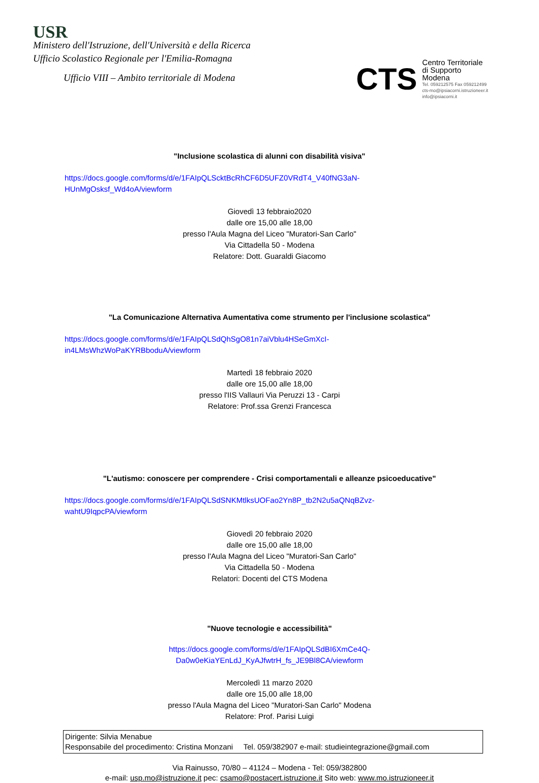USR
Ministero dell'Istruzione, dell'Università e della Ricerca
Ufficio Scolastico Regionale per l'Emilia-Romagna
Ufficio VIII – Ambito territoriale di Modena
CTS
Centro Territoriale
di Supporto
Modena
Tel. 059212575 Fax 059212499
cts-mo@ipsiacorni.istruzioneer.it
info@ipsiacorni.it
"Inclusione scolastica di alunni con disabilità visiva"
https://docs.google.com/forms/d/e/1FAIpQLSckt­BcRhCF6D5UFZ0VRdT4_V40fNG3aN-
HUnMgOsksf_Wd4oA/viewform
Giovedì 13 febbraio2020
dalle ore 15,00 alle 18,00
presso l'Aula Magna del Liceo "Muratori-San Carlo"
Via Cittadella 50 - Modena
Relatore: Dott. Guaraldi Giacomo
"La Comunicazione Alternativa Aumentativa come strumento per l'inclusione scolastica"
https://docs.google.com/forms/d/e/1FAIpQLSdQhSgO81n7aiVblu4HSeGmXcI-
in4LMsWhzWoPaKYRBboduA/viewform
Martedì 18 febbraio 2020
dalle ore 15,00 alle 18,00
presso l'IIS Vallauri Via Peruzzi 13 - Carpi
Relatore: Prof.ssa Grenzi Francesca
"L'autismo: conoscere per comprendere - Crisi comportamentali e alleanze psicoeducative"
https://docs.google.com/forms/d/e/1FAIpQLSdSNKMtlksUOFao2Yn8P_tb2N2u5aQNqBZvz-
wahtU9IqpcPA/viewform
Giovedì 20 febbraio 2020
dalle ore 15,00 alle 18,00
presso l'Aula Magna del Liceo "Muratori-San Carlo"
Via Cittadella 50 - Modena
Relatori: Docenti del CTS Modena
"Nuove tecnologie e accessibilità"
https://docs.google.com/forms/d/e/1FAIpQLSdBI6XmCe4Q-
Da0w0eKiaYEnLdJ_KyAJfwtrH_fs_JE9Bl8CA/viewform
Mercoledì 11 marzo 2020
dalle ore 15,00 alle 18,00
presso l'Aula Magna del Liceo "Muratori-San Carlo" Modena
Relatore: Prof. Parisi Luigi
Dirigente: Silvia Menabue
Responsabile del procedimento: Cristina Monzani Tel. 059/382907 e-mail: studieintegrazione@gmail.com
Via Rainusso, 70/80 – 41124 – Modena - Tel: 059/382800
e-mail: usp.mo@istruzione.it pec: csamo@postacert.istruzione.it Sito web: www.mo.istruzioneer.it